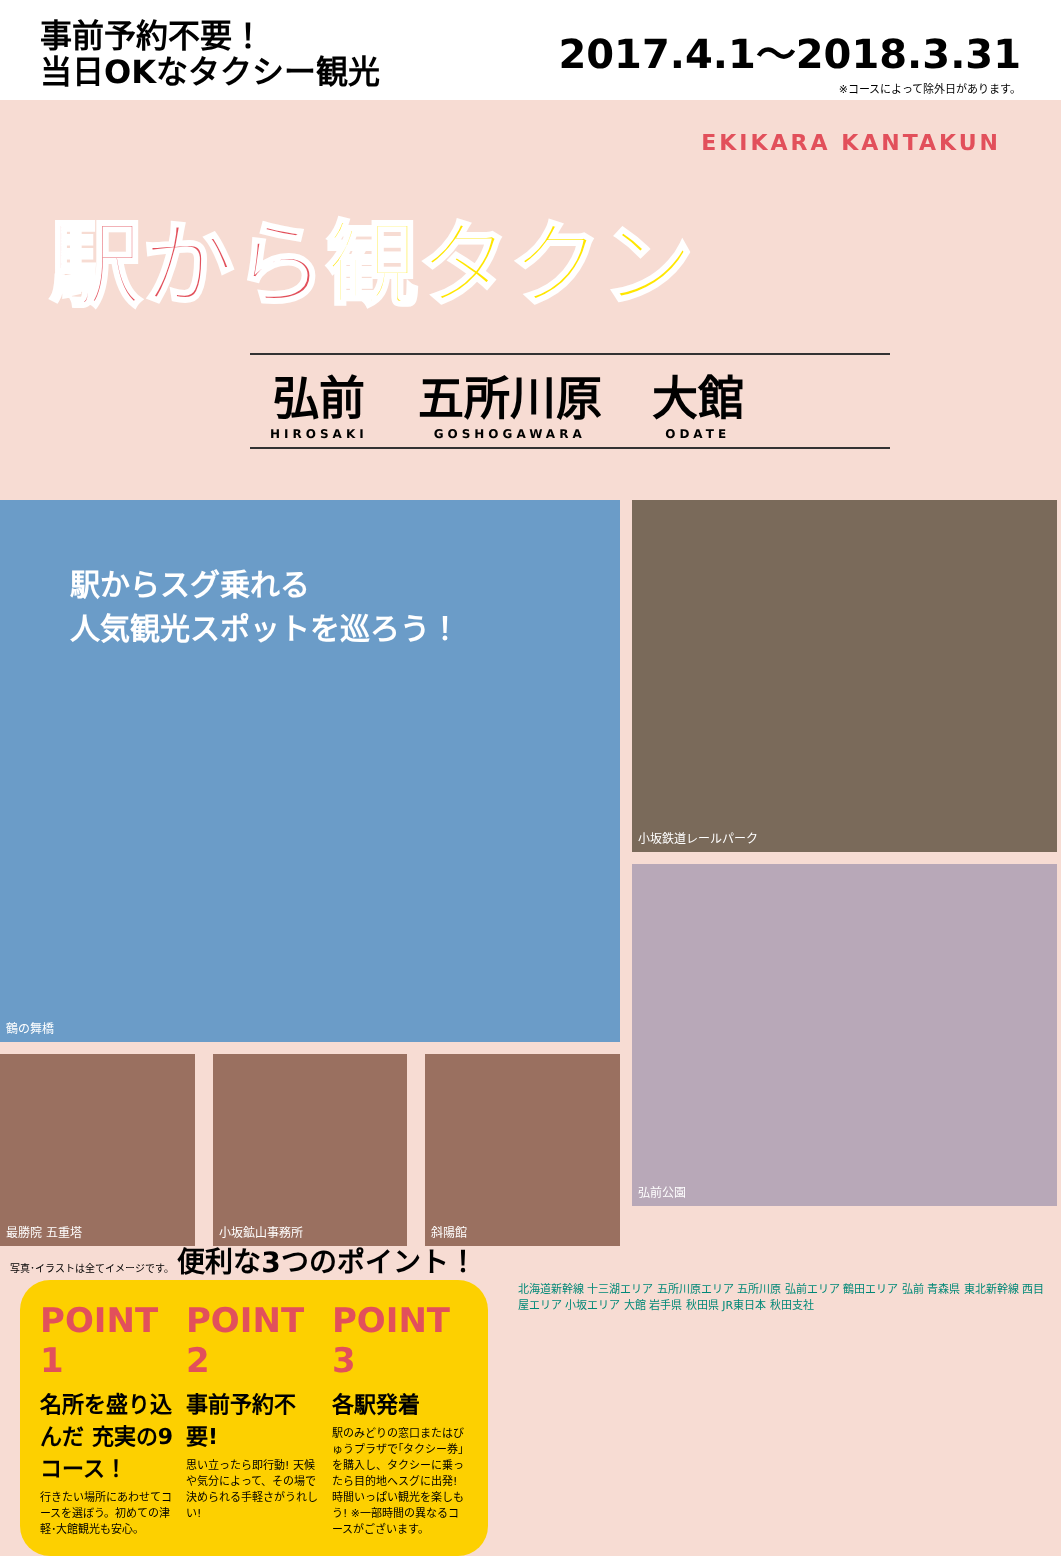事前予約不要！
当日OKなタクシー観光
2017.4.1〜2018.3.31
※コースによって除外日があります。
EKIKARA KANTAKUN
駅から観タクン
弘前
HIROSAKI
五所川原
GOSHOGAWARA
大館
ODATE
駅からスグ乗れる
人気観光スポットを巡ろう！
鶴の舞橋
最勝院 五重塔 小坂鉱山事務所 斜陽館
小坂鉄道レールパーク
弘前公園
写真･イラストは全てイメージです。 便利な3つのポイント！
POINT 1
名所を盛り込んだ 充実の9コース！
行きたい場所にあわせてコースを選ぼう。初めての津軽･大館観光も安心。
POINT 2
事前予約不要!
思い立ったら即行動! 天候や気分によって、その場で決められる手軽さがうれしい!
POINT 3
各駅発着
駅のみどりの窓口またはびゅうプラザで｢タクシー券｣を購入し、タクシーに乗ったら目的地へスグに出発! 時間いっぱい観光を楽しもう! ※一部時間の異なるコースがございます。
北海道新幹線 十三湖エリア 五所川原エリア 五所川原 弘前エリア 鶴田エリア 弘前 青森県 東北新幹線 西目屋エリア 小坂エリア 大館 岩手県 秋田県 JR東日本 秋田支社